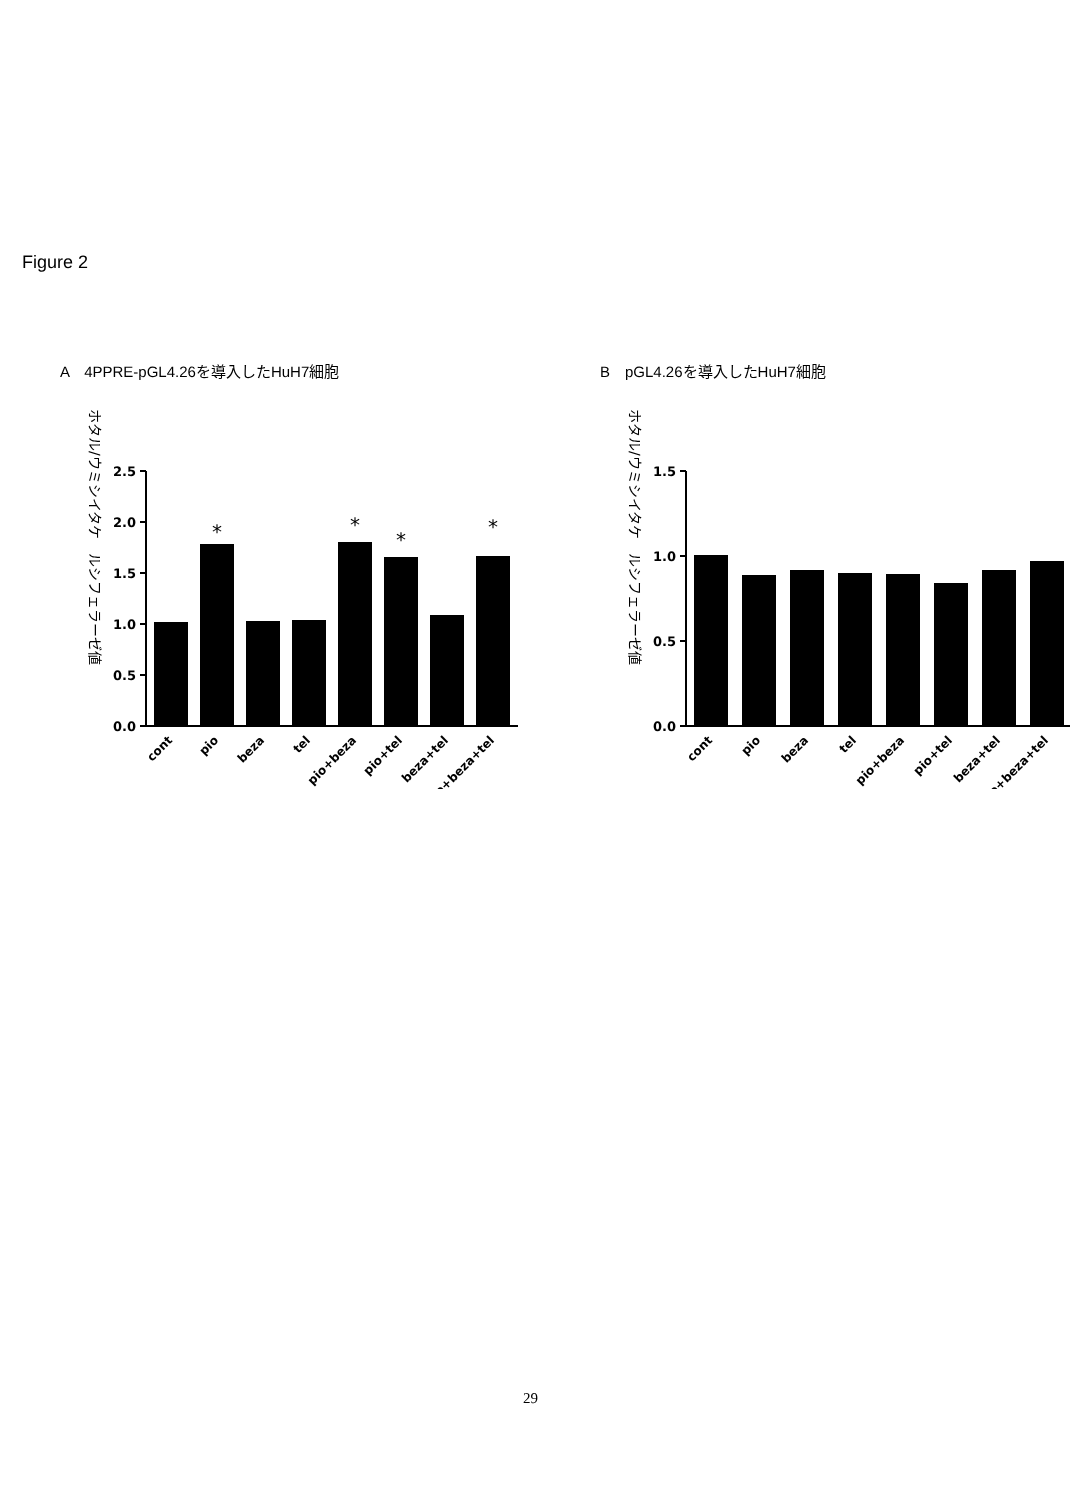Figure 2
A　4PPRE-pGL4.26を導入したHuH7細胞
ホタル/ウミシイタケ　ルシフェラーゼ値
2.5
2.0
1.5
1.0
0.5
0.0
*
*
*
*
cont
pio
beza
tel
pio+beza
pio+tel
beza+tel
pio+beza+tel
B　pGL4.26を導入したHuH7細胞
ホタル/ウミシイタケ　ルシフェラーゼ値
1.5
1.0
0.5
0.0
cont
pio
beza
tel
pio+beza
pio+tel
beza+tel
pio+beza+tel
29